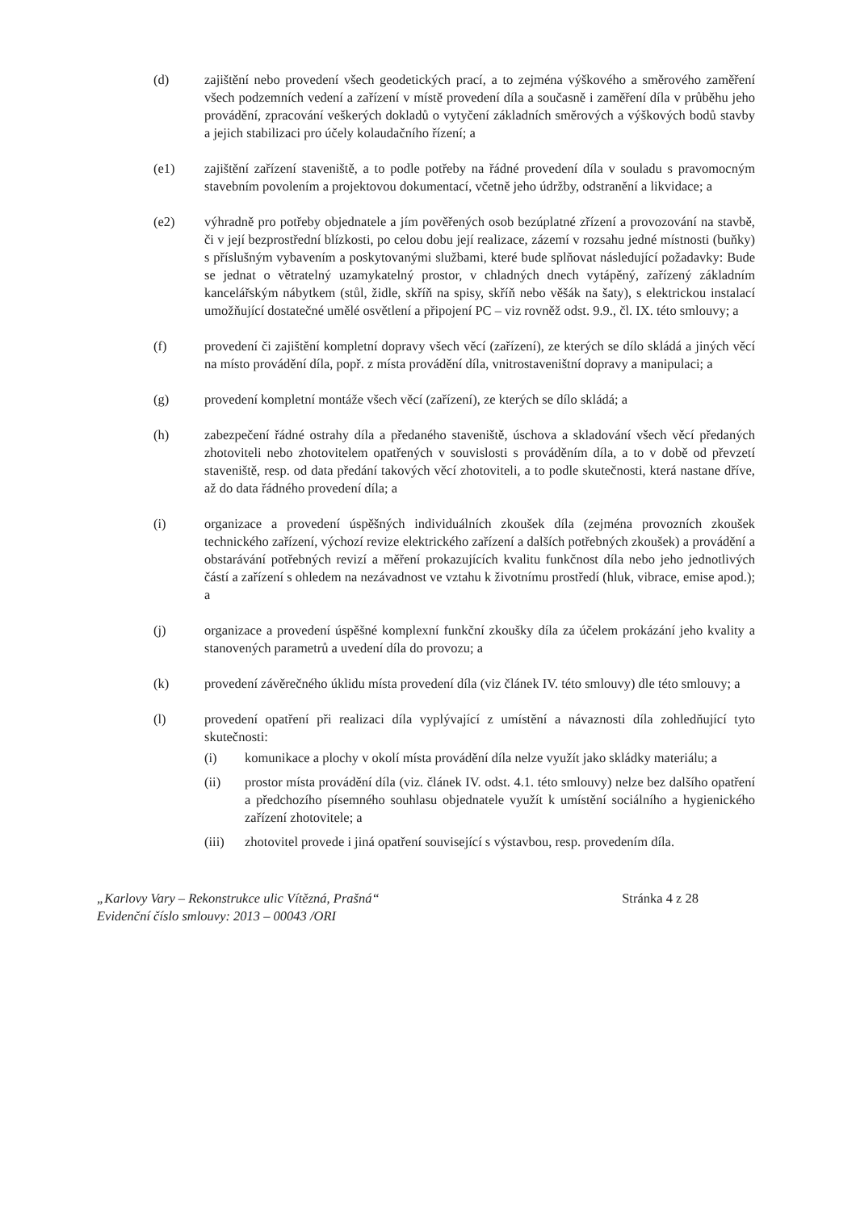(d) zajištění nebo provedení všech geodetických prací, a to zejména výškového a směrového zaměření všech podzemních vedení a zařízení v místě provedení díla a současně i zaměření díla v průběhu jeho provádění, zpracování veškerých dokladů o vytyčení základních směrových a výškových bodů stavby a jejich stabilizaci pro účely kolaudačního řízení; a
(e1) zajištění zařízení staveniště, a to podle potřeby na řádné provedení díla v souladu s pravomocným stavebním povolením a projektovou dokumentací, včetně jeho údržby, odstranění a likvidace; a
(e2) výhradně pro potřeby objednatele a jím pověřených osob bezúplatné zřízení a provozování na stavbě, či v její bezprostřední blízkosti, po celou dobu její realizace, zázemí v rozsahu jedné místnosti (buňky) s příslušným vybavením a poskytovanými službami, které bude splňovat následující požadavky: Bude se jednat o větratelný uzamykatelný prostor, v chladných dnech vytápěný, zařízený základním kancelářským nábytkem (stůl, židle, skříň na spisy, skříň nebo věšák na šaty), s elektrickou instalací umožňující dostatečné umělé osvětlení a připojení PC – viz rovněž odst. 9.9., čl. IX. této smlouvy; a
(f) provedení či zajištění kompletní dopravy všech věcí (zařízení), ze kterých se dílo skládá a jiných věcí na místo provádění díla, popř. z místa provádění díla, vnitrostaveništní dopravy a manipulaci; a
(g) provedení kompletní montáže všech věcí (zařízení), ze kterých se dílo skládá; a
(h) zabezpečení řádné ostrahy díla a předaného staveniště, úschova a skladování všech věcí předaných zhotoviteli nebo zhotovitelem opatřených v souvislosti s prováděním díla, a to v době od převzetí staveniště, resp. od data předání takových věcí zhotoviteli, a to podle skutečnosti, která nastane dříve, až do data řádného provedení díla; a
(i) organizace a provedení úspěšných individuálních zkoušek díla (zejména provozních zkoušek technického zařízení, výchozí revize elektrického zařízení a dalších potřebných zkoušek) a provádění a obstarávání potřebných revizí a měření prokazujících kvalitu funkčnost díla nebo jeho jednotlivých částí a zařízení s ohledem na nezávadnost ve vztahu k životnímu prostředí (hluk, vibrace, emise apod.); a
(j) organizace a provedení úspěšné komplexní funkční zkoušky díla za účelem prokázání jeho kvality a stanovených parametrů a uvedení díla do provozu; a
(k) provedení závěrečného úklidu místa provedení díla (viz článek IV. této smlouvy) dle této smlouvy; a
(l) provedení opatření při realizaci díla vyplývající z umístění a návaznosti díla zohledňující tyto skutečnosti:
(i) komunikace a plochy v okolí místa provádění díla nelze využít jako skládky materiálu; a
(ii) prostor místa provádění díla (viz. článek IV. odst. 4.1. této smlouvy) nelze bez dalšího opatření a předchozího písemného souhlasu objednatele využít k umístění sociálního a hygienického zařízení zhotovitele; a
(iii) zhotovitel provede i jiná opatření související s výstavbou, resp. provedením díla.
„Karlovy Vary – Rekonstrukce ulic Vítězná, Prašná“
Evidenční číslo smlouvy: 2013 – 00043 /ORI
Stránka 4 z 28